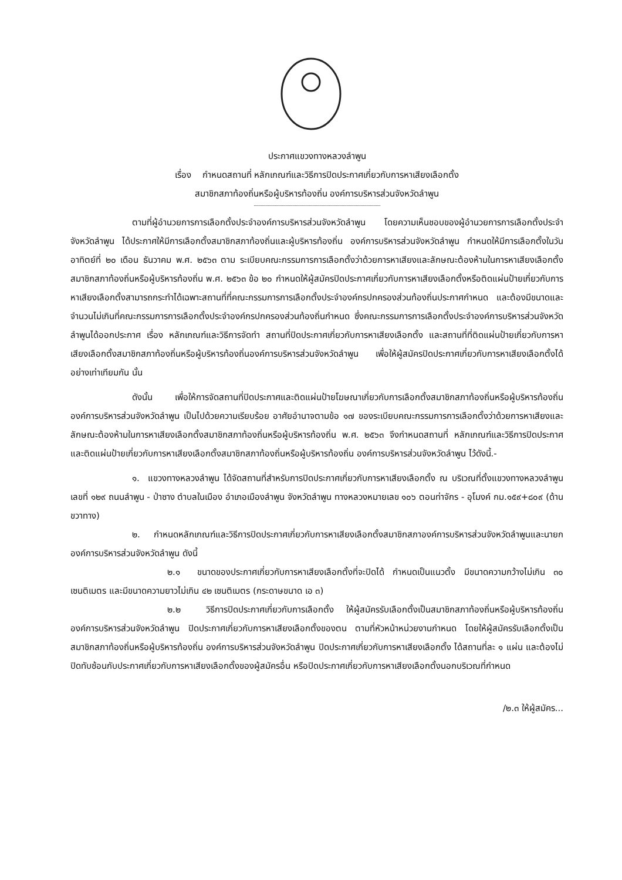ประกาศแขวงทางหลวงลำพูน
เรื่อง กำหนดสถานที่ หลักเกณฑ์และวิธีการปิดประกาศเกี่ยวกับการหาเสียงเลือกตั้ง
สมาชิกสภาท้องถิ่นหรือผู้บริหารท้องถิ่น องค์การบริหารส่วนจังหวัดลำพูน
ตามที่ผู้อำนวยการการเลือกตั้งประจำองค์การบริหารส่วนจังหวัดลำพูน โดยความเห็นชอบของผู้อำนวยการการเลือกตั้งประจำจังหวัดลำพูน ได้ประกาศให้มีการเลือกตั้งสมาชิกสภาท้องถิ่นและผู้บริหารท้องถิ่น องค์การบริหารส่วนจังหวัดลำพูน กำหนดให้มีการเลือกตั้งในวันอาทิตย์ที่ ๒๐ เดือน ธันวาคม พ.ศ. ๒๕๖๓ ตาม ระเบียบคณะกรรมการการเลือกตั้งว่าด้วยการหาเสียงและลักษณะต้องห้ามในการหาเสียงเลือกตั้งสมาชิกสภาท้องถิ่นหรือผู้บริหารท้องถิ่น พ.ศ. ๒๕๖๓ ข้อ ๒๐ กำหนดให้ผู้สมัครปิดประกาศเกี่ยวกับการหาเสียงเลือกตั้งหรือติดแผ่นป้ายเกี่ยวกับการหาเสียงเลือกตั้งสามารถกระทำได้เฉพาะสถานที่ที่คณะกรรมการการเลือกตั้งประจำองค์กรปกครองส่วนท้องถิ่นประกาศกำหนด และต้องมีขนาดและจำนวนไม่เกินที่คณะกรรมการการเลือกตั้งประจำองค์กรปกครองส่วนท้องถิ่นกำหนด ซึ่งคณะกรรมการการเลือกตั้งประจำองค์การบริหารส่วนจังหวัดลำพูนได้ออกประกาศ เรื่อง หลักเกณฑ์และวิธีการจัดทำ สถานที่ปิดประกาศเกี่ยวกับการหาเสียงเลือกตั้ง และสถานที่ที่ติดแผ่นป้ายเกี่ยวกับการหาเสียงเลือกตั้งสมาชิกสภาท้องถิ่นหรือผู้บริหารท้องถิ่นองค์การบริหารส่วนจังหวัดลำพูน เพื่อให้ผู้สมัครปิดประกาศเกี่ยวกับการหาเสียงเลือกตั้งได้อย่างเท่าเทียมกัน นั้น
ดังนั้น เพื่อให้การจัดสถานที่ปิดประกาศและติดแผ่นป้ายโฆษณาเกี่ยวกับการเลือกตั้งสมาชิกสภาท้องถิ่นหรือผู้บริหารท้องถิ่น องค์การบริหารส่วนจังหวัดลำพูน เป็นไปด้วยความเรียบร้อย อาศัยอำนาจตามข้อ ๑๗ ของระเบียบคณะกรรมการการเลือกตั้งว่าด้วยการหาเสียงและลักษณะต้องห้ามในการหาเสียงเลือกตั้งสมาชิกสภาท้องถิ่นหรือผู้บริหารท้องถิ่น พ.ศ. ๒๕๖๓ จึงกำหนดสถานที่ หลักเกณฑ์และวิธีการปิดประกาศและติดแผ่นป้ายเกี่ยวกับการหาเสียงเลือกตั้งสมาชิกสภาท้องถิ่นหรือผู้บริหารท้องถิ่น องค์การบริหารส่วนจังหวัดลำพูน ไว้ดังนี้.-
๑. แขวงทางหลวงลำพูน ได้จัดสถานที่สำหรับการปิดประกาศเกี่ยวกับการหาเสียงเลือกตั้ง ณ บริเวณที่ตั้งแขวงทางหลวงลำพูน เลขที่ ๑๒๙ ถนนลำพูน - ป่าซาง ตำบลในเมือง อำเภอเมืองลำพูน จังหวัดลำพูน ทางหลวงหมายเลข ๑๐๖ ตอนท่าจักร - อุโมงค์ กม.๑๕๙+๘๐๙ (ด้านขวาทาง)
๒. กำหนดหลักเกณฑ์และวิธีการปิดประกาศเกี่ยวกับการหาเสียงเลือกตั้งสมาชิกสภาองค์การบริหารส่วนจังหวัดลำพูนและนายกองค์การบริหารส่วนจังหวัดลำพูน ดังนี้
๒.๑ ขนาดของประกาศเกี่ยวกับการหาเสียงเลือกตั้งที่จะปิดได้ กำหนดเป็นแนวตั้ง มีขนาดความกว้างไม่เกิน ๓๐ เซนติเมตร และมีขนาดความยาวไม่เกิน ๔๒ เซนติเมตร (กระดาษขนาด เอ ๓)
๒.๒ วิธีการปิดประกาศเกี่ยวกับการเลือกตั้ง ให้ผู้สมัครรับเลือกตั้งเป็นสมาชิกสภาท้องถิ่นหรือผู้บริหารท้องถิ่น องค์การบริหารส่วนจังหวัดลำพูน ปิดประกาศเกี่ยวกับการหาเสียงเลือกตั้งของตน ตามที่หัวหน้าหน่วยงานกำหนด โดยให้ผู้สมัครรับเลือกตั้งเป็นสมาชิกสภาท้องถิ่นหรือผู้บริหารท้องถิ่น องค์การบริหารส่วนจังหวัดลำพูน ปิดประกาศเกี่ยวกับการหาเสียงเลือกตั้ง ได้สถานที่ละ ๑ แผ่น และต้องไม่ปิดทับซ้อนกับประกาศเกี่ยวกับการหาเสียงเลือกตั้งของผู้สมัครอื่น หรือปิดประกาศเกี่ยวกับการหาเสียงเลือกตั้งนอกบริเวณที่กำหนด
/๒.๓ ให้ผู้สมัคร...